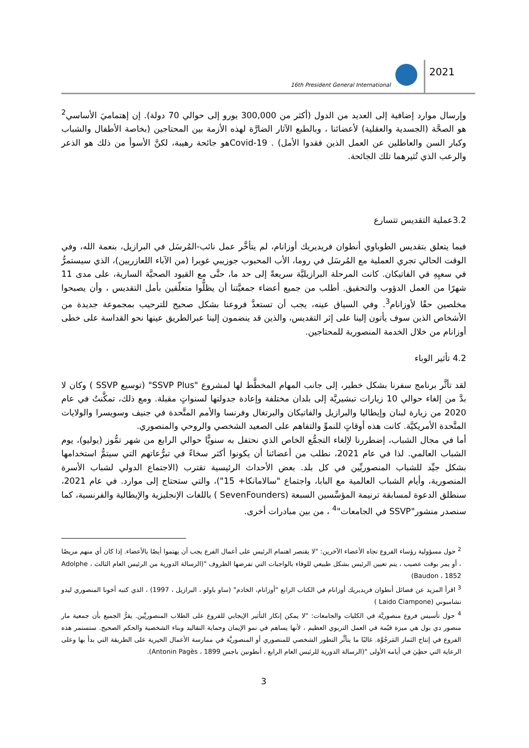16th President General International
2021
وإرسال موارد إضافية إلى العديد من الدول (أكثر من 300,000 يورو إلى حوالي 70 دولة). إن إهتماميَ الأساسي<sup>2</sup> هو الصحَّة (الجسدية والعقلية) لأعضائنا ، وبالطبع الآثار الضارَّة لهذه الأزمة بين المحتاجين (بخاصة الأطفال والشباب وكبار السن والعاطلين عن العمل الذين فقدوا الأمل) . Covid-19هو جائحة رهيبة، لكنَّ الأسوأ من ذلك هو الذعر والرعب الذي تُثيرهما تلك الجائحة.
3.2عملية التقديس تتسارع
فيما يتعلق بتقديس الطوباوي أنطوان فريديريك أوزانام، لم يتأخَّر عمل نائب-المُرسَل في البرازيل، بنعمة الله، وفي الوقت الحالي تجري العملية مع المُرسَل في روما، الأب المحبوب جوزيبي غويرا (من الآباء اللعازريين)، الذي سيستمرُّ في سعيِهِ في الفاتيكان. كانت المرحلة البرازيليَّة سريعةً إلى حد ما، حتَّى مع القيود الصحيَّة السارية، على مدى 11 شهرًا من العمل الدؤوب والتحقيق. أطلب من جميع أعضاء جمعيَّتنا أن يظلُّوا متعلّقين بأمل التقديس ، وأن يصبحوا مخلصين حقًا لأوزانام<sup>3</sup>. وفي السياق عينه، يجب أن تستعدَّ فروعنا بشكل صحيح للترحيب بمجموعة جديدة من الأشخاص الذين سوف يأتون إلينا على إثر التقديس، والذين قد ينضمون إلينا عبرالطريق عينها نحو القداسة على خطى أوزانام من خلال الخدمة المنصورية للمحتاجين.
4.2 تأثير الوباء
لقد تأثَّر برنامج سفرنا بشكل خطير، إلى جانب المهام المخطَّط لها لمشروع "SSVP Plus" (توسيع SSVP ) وكان لا بدَّ من إلغاء حوالي 10 زيارات تبشيريَّة إلى بلدان مختلفة وإعادة جدولتها لسنواتٍ مقبلة. ومع ذلك، تمكَّنتُ في عام 2020 من زيارة لبنان وإيطاليا والبرازيل والفاتيكان والبرتغال وفرنسا والأمم المتَّحدة في جنيف وسويسرا والولايات المتَّحدة الأمريكيَّة. كانت هذه أوقاتٍ للنموِّ والتفاهم على الصعيد الشخصي والروحي والمنصوري.
أما في مجال الشباب، إضطررنا لإلغاء التجمُّع الخاص الذي نحتفل به سنويًّا حوالي الرابع من شهر تمُّوز (يوليو)، يوم الشباب العالمي. لذا في عام 2021، نطلب من أعضائنا أن يكونوا أكثر سخاءً في تبرُّعاتهم التي سيتمُّ استخدامها بشكل جيِّد للشباب المنصوريِّين في كل بلد. بعض الأحداث الرئيسية تقترب (الاجتماع الدولي لشباب الأسرة المنصورية، وأيام الشباب العالمية مع البابا، واجتماع "سالامانكا+ 15")، والتي ستحتاج إلى موارد. في عام 2021، سنطلق الدعوة لمسابقة ترنيمة المؤسِّسين السبعة (SevenFounders ) باللغات الإنجليزية والإيطالية والفرنسية، كما سنصدر منشور"SSVP في الجامعات"<sup>4</sup> ، من بين مبادرات أخرى.
<sup>2</sup> حول مسؤولية رؤساء الفروع تجاه الأعضاء الآخرين: "لا يقتصر اهتمام الرئيس على أعمال الفرع يجب أن يهتموا أيضًا بالأعضاء. إذا كان أي منهم مريضًا ، أو يمر بوقت عصيب ، يتم تعيين الرئيس بشكل طبيعي للوفاء بالواجبات التي تفرضها الظروف "(الرسالة الدورية من الرئيس العام الثالث ، Adolphe Baudon ، 1852)
<sup>3</sup> اقرأ المزيد عن فضائل أنطوان فريديريك أوزانام في الكتاب الرابع "أوزانام، الخادم" (ساو باولو ، البرازيل ، 1997) ، الذي كتبه أخونا المنصوري ليدو تشامبوني (Laido Ciampone )
<sup>4</sup> حول تأسيس فروع منصوريَّة في الكليات والجامعات: "لا يمكن إنكار التأثير الإيجابي للفروع على الطلاب المنصوريِّين. يقرُّ الجميع بأن جمعية مار منصور دي بول هي ميزة قيّمة في العمل التربوي العظيم ، لأنها يساهم في نمو الإيمان وحماية التقاليد وبناء الشخصية والحكم الصحيح. ستستمر هذه الفروع في إنتاج الثمار المَرجُوَّة. غالبًا ما يتأثَّر التطور الشخصي للمنصوري أو المنصوريَّة في ممارسة الأعمال الخيرية على الطريقة التي بدأ بها وعلى الرعاية التي حظِيَ في أيامه الأولى "(الرسالة الدورية للرئيس العام الرابع ، أنطونين باجس Antonin Pagès ، 1899).
3